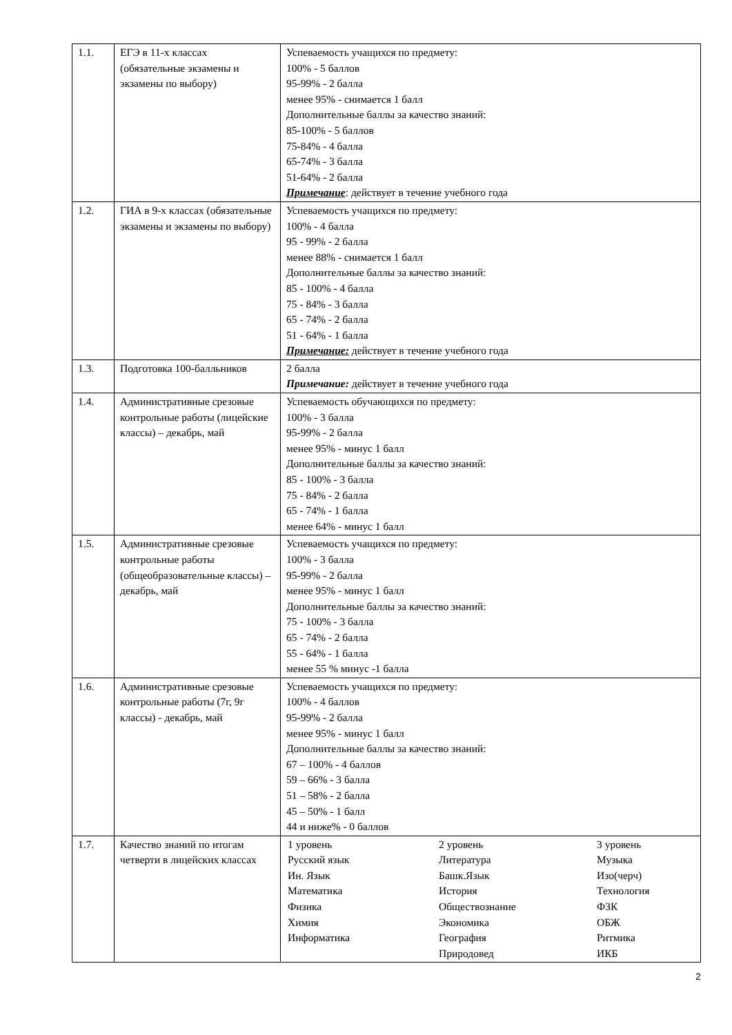| 1.1. | ЕГЭ в 11-х классах (обязательные экзамены и экзамены по выбору) | Успеваемость учащихся по предмету: 100% - 5 баллов 95-99% - 2 балла менее 95% - снимается 1 балл Дополнительные баллы за качество знаний: 85-100% - 5 баллов 75-84% - 4 балла 65-74% - 3 балла 51-64% - 2 балла Примечание : действует в течение учебного года |
| 1.2. | ГИА в 9-х классах (обязательные экзамены и экзамены по выбору) | Успеваемость учащихся по предмету: 100% - 4 балла 95 - 99% - 2 балла менее 88% - снимается 1 балл Дополнительные баллы за качество знаний: 85 - 100% - 4 балла 75 - 84% - 3 балла 65 - 74% - 2 балла 51 - 64% - 1 балла Примечание: действует в течение учебного года |
| 1.3. | Подготовка 100-балльников | 2 балла Примечание: действует в течение учебного года |
| 1.4. | Административные срезовые контрольные работы (лицейские классы) – декабрь, май | Успеваемость обучающихся по предмету: 100% - 3 балла 95-99% - 2 балла менее 95% - минус 1 балл Дополнительные баллы за качество знаний: 85 - 100% - 3 балла 75 - 84% - 2 балла 65 - 74% - 1 балла менее 64% - минус 1 балл |
| 1.5. | Административные срезовые контрольные работы (общеобразовательные классы) – декабрь, май | Успеваемость учащихся по предмету: 100% - 3 балла 95-99% - 2 балла менее 95% - минус 1 балл Дополнительные баллы за качество знаний: 75 - 100% - 3 балла 65 - 74% - 2 балла 55 - 64% - 1 балла менее 55 % минус -1 балла |
| 1.6. | Административные срезовые контрольные работы (7г, 9г классы) - декабрь, май | Успеваемость учащихся по предмету: 100% - 4 баллов 95-99% - 2 балла менее 95% - минус 1 балл Дополнительные баллы за качество знаний: 67 – 100% - 4 баллов 59 – 66% - 3 балла 51 – 58% - 2 балла 45 – 50% - 1 балл 44 и ниже% - 0 баллов |
| 1.7. | Качество знаний по итогам четверти в лицейских классах | / 1 уровень / 2 уровень / 3 уровень / / Русский язык / Литература / Музыка / / Ин. Язык / Башк.Язык / Изо(черч) / / Математика / История / Технология / / Физика / Обществознание / ФЗК / / Химия / Экономика / ОБЖ / / Информатика / География / Ритмика / / / Природовед / ИКБ / |
2